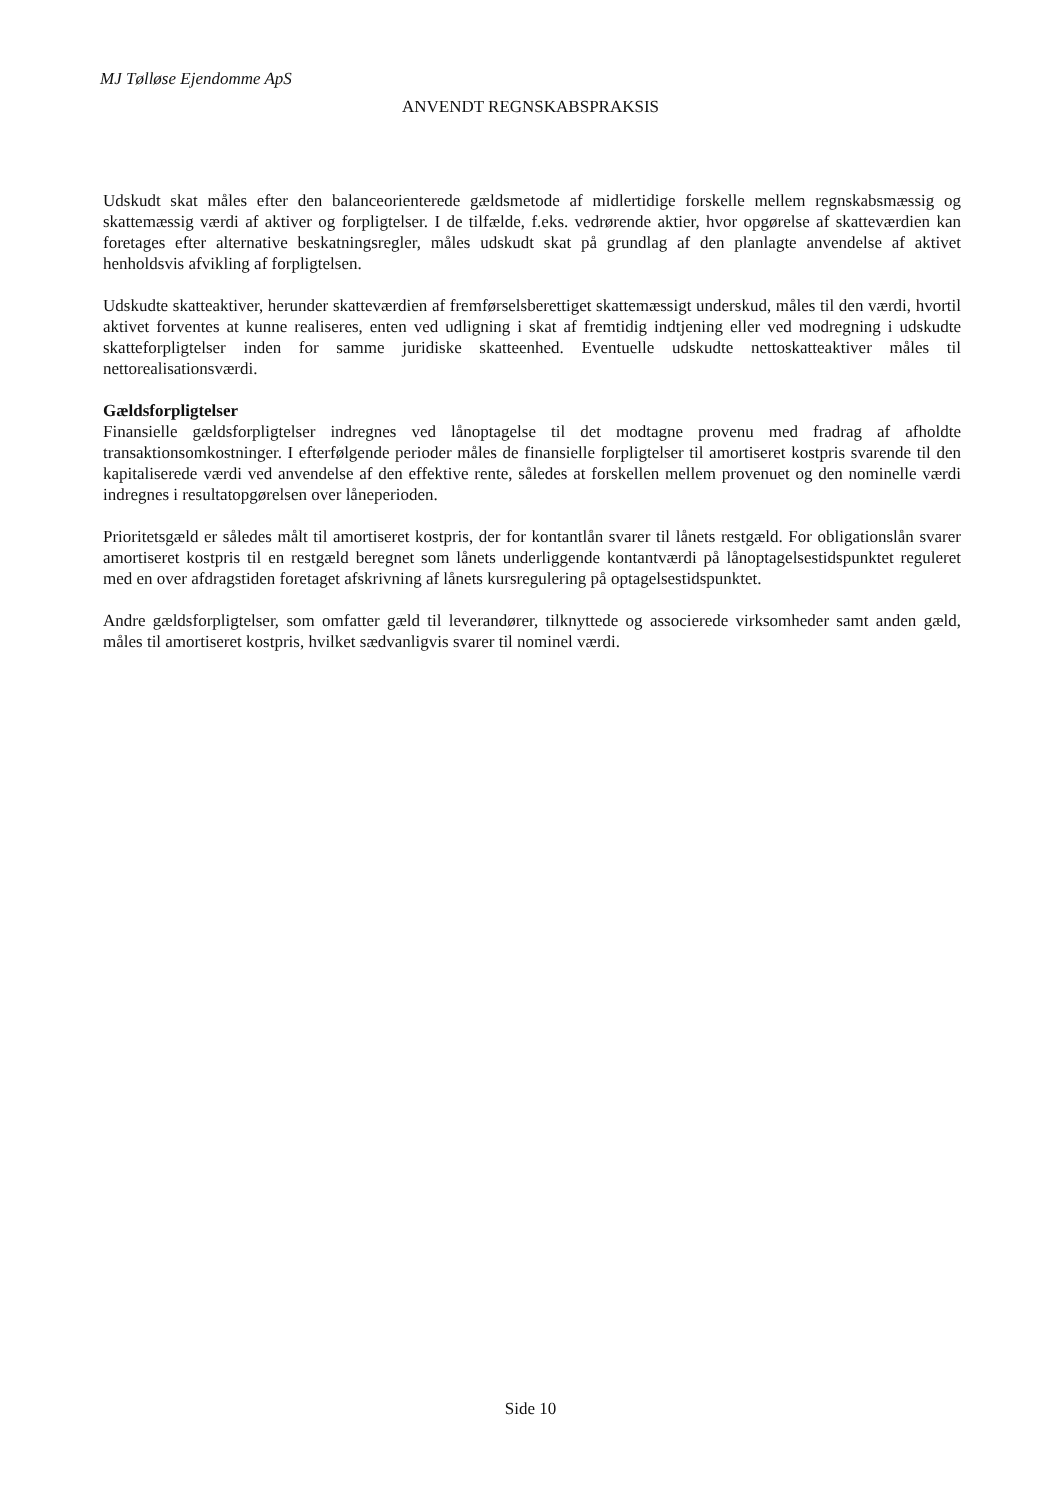MJ Tølløse Ejendomme ApS
ANVENDT REGNSKABSPRAKSIS
Udskudt skat måles efter den balanceorienterede gældsmetode af midlertidige forskelle mellem regnskabsmæssig og skattemæssig værdi af aktiver og forpligtelser. I de tilfælde, f.eks. vedrørende aktier, hvor opgørelse af skatteværdien kan foretages efter alternative beskatningsregler, måles udskudt skat på grundlag af den planlagte anvendelse af aktivet henholdsvis afvikling af forpligtelsen.
Udskudte skatteaktiver, herunder skatteværdien af fremførselsberettiget skattemæssigt underskud, måles til den værdi, hvortil aktivet forventes at kunne realiseres, enten ved udligning i skat af fremtidig indtjening eller ved modregning i udskudte skatteforpligtelser inden for samme juridiske skatteenhed. Eventuelle udskudte nettoskatteaktiver måles til nettorealisationsværdi.
Gældsforpligtelser
Finansielle gældsforpligtelser indregnes ved lånoptagelse til det modtagne provenu med fradrag af afholdte transaktionsomkostninger. I efterfølgende perioder måles de finansielle forpligtelser til amortiseret kostpris svarende til den kapitaliserede værdi ved anvendelse af den effektive rente, således at forskellen mellem provenuet og den nominelle værdi indregnes i resultatopgørelsen over låneperioden.
Prioritetsgæld er således målt til amortiseret kostpris, der for kontantlån svarer til lånets restgæld. For obligationslån svarer amortiseret kostpris til en restgæld beregnet som lånets underliggende kontantværdi på lånoptagelsestidspunktet reguleret med en over afdragstiden foretaget afskrivning af lånets kursregulering på optagelsestidspunktet.
Andre gældsforpligtelser, som omfatter gæld til leverandører, tilknyttede og associerede virksomheder samt anden gæld, måles til amortiseret kostpris, hvilket sædvanligvis svarer til nominel værdi.
Side 10